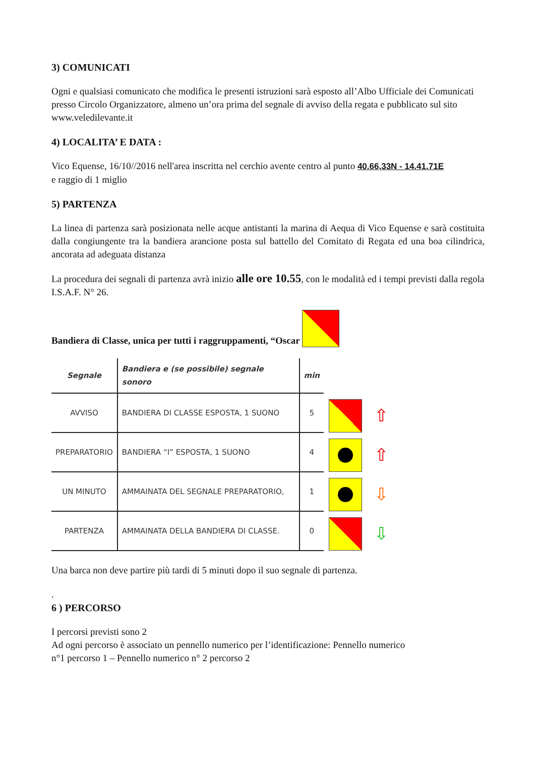3) COMUNICATI
Ogni e qualsiasi comunicato che modifica le presenti istruzioni sarà esposto all’Albo Ufficiale dei Comunicati presso Circolo Organizzatore, almeno un’ora prima del segnale di avviso della regata e pubblicato sul sito www.veledilevante.it
4) LOCALITA’ E DATA :
Vico Equense, 16/10//2016 nell'area inscritta nel cerchio avente centro al punto 40.66,33N - 14.41.71E
e raggio di 1 miglio
5) PARTENZA
La linea di partenza sarà posizionata nelle acque antistanti la marina di Aequa di Vico Equense e sarà costituita dalla congiungente tra la bandiera arancione posta sul battello del Comitato di Regata ed una boa cilindrica, ancorata ad adeguata distanza
La procedura dei segnali di partenza avrà inizio alle ore 10.55, con le modalità ed i tempi previsti dalla regola I.S.A.F. N° 26.
Bandiera di Classe, unica per tutti i raggruppamenti, “Oscar
| Segnale | Bandiera e (se possibile) segnale sonoro | min |
| --- | --- | --- |
| AVVISO | BANDIERA DI CLASSE ESPOSTA, 1 SUONO | 5 |
| PREPARATORIO | BANDIERA “I” ESPOSTA, 1 SUONO | 4 |
| UN MINUTO | AMMAINATA DEL SEGNALE PREPARATORIO, | 1 |
| PARTENZA | AMMAINATA DELLA BANDIERA DI CLASSE. | 0 |
⇧
⇧
⇩
⇩
Una barca non deve partire più tardi di 5 minuti dopo il suo segnale di partenza.
.
6 ) PERCORSO
I percorsi previsti sono 2
Ad ogni percorso è associato un pennello numerico per l’identificazione: Pennello numerico
n°1 percorso 1 – Pennello numerico n° 2 percorso 2